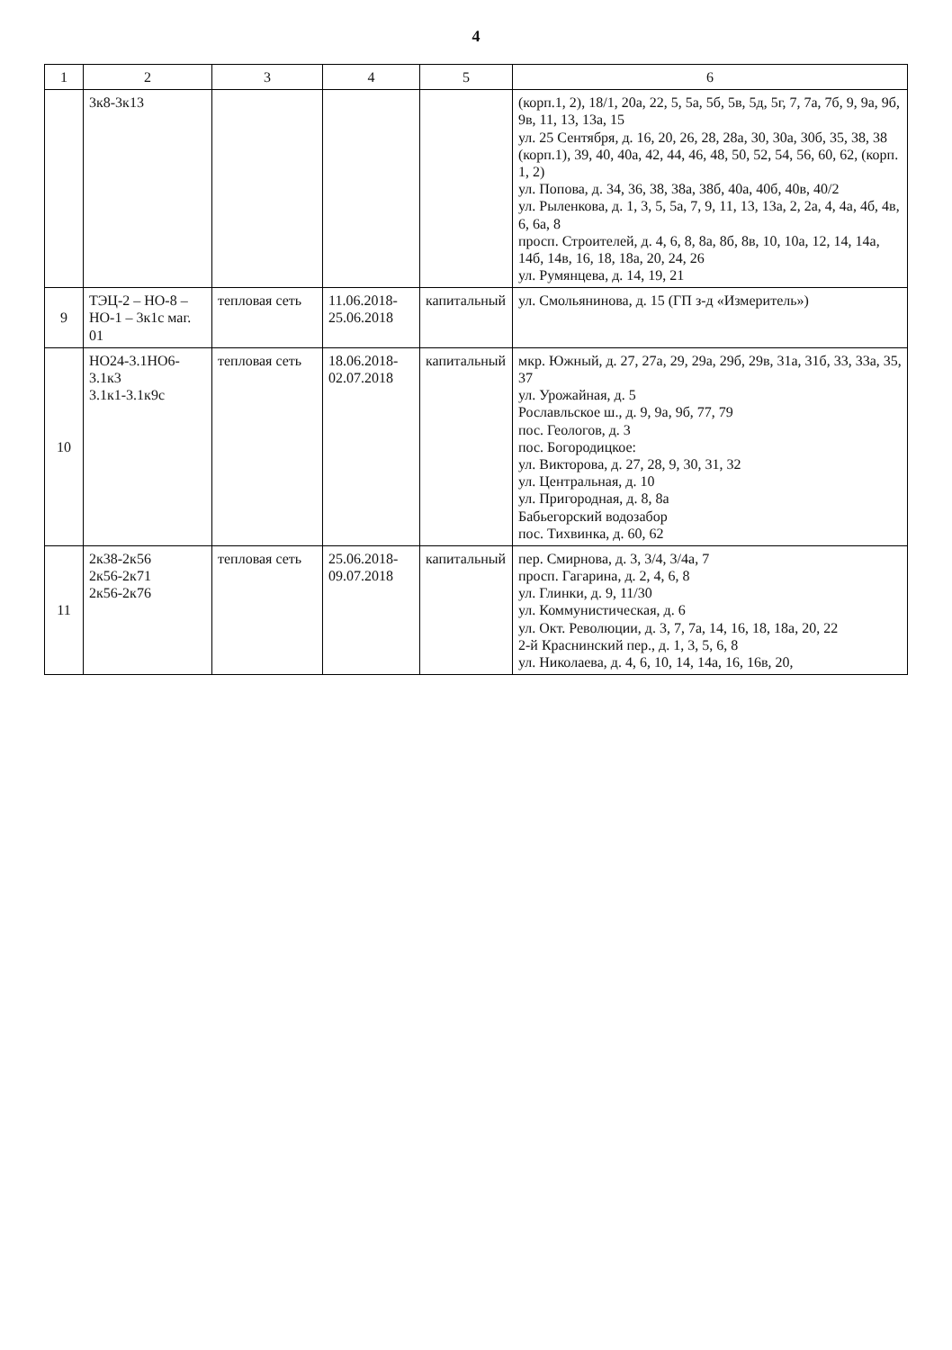4
| 1 | 2 | 3 | 4 | 5 | 6 |
| --- | --- | --- | --- | --- | --- |
| | 3к8-3к13 | | | | (корп.1, 2), 18/1, 20а, 22, 5, 5а, 5б, 5в, 5д, 5г, 7, 7а, 7б, 9, 9а, 9б, 9в, 11, 13, 13а, 15 ул. 25 Сентября, д. 16, 20, 26, 28, 28а, 30, 30а, 30б, 35, 38, 38 (корп.1), 39, 40, 40а, 42, 44, 46, 48, 50, 52, 54, 56, 60, 62, (корп. 1, 2) ул. Попова, д. 34, 36, 38, 38а, 38б, 40а, 40б, 40в, 40/2 ул. Рыленкова, д. 1, 3, 5, 5а, 7, 9, 11, 13, 13а, 2, 2а, 4, 4а, 4б, 4в, 6, 6а, 8 просп. Строителей, д. 4, 6, 8, 8а, 8б, 8в, 10, 10а, 12, 14, 14а, 14б, 14в, 16, 18, 18а, 20, 24, 26 ул. Румянцева, д. 14, 19, 21 |
| 9 | ТЭЦ-2 – НО-8 – НО-1 – 3к1с маг. 01 | тепловая сеть | 11.06.2018-25.06.2018 | капитальный | ул. Смольянинова, д. 15 (ГП з-д «Измеритель») |
| 10 | НО24-3.1НО6-3.1к3 3.1к1-3.1к9с | тепловая сеть | 18.06.2018-02.07.2018 | капитальный | мкр. Южный, д. 27, 27а, 29, 29а, 29б, 29в, 31а, 31б, 33, 33а, 35, 37 ул. Урожайная, д. 5 Рославльское ш., д. 9, 9а, 9б, 77, 79 пос. Геологов, д. 3 пос. Богородицкое: ул. Викторова, д. 27, 28, 9, 30, 31, 32 ул. Центральная, д. 10 ул. Пригородная, д. 8, 8а Бабьегорский водозабор пос. Тихвинка, д. 60, 62 |
| 11 | 2к38-2к56 2к56-2к71 2к56-2к76 | тепловая сеть | 25.06.2018-09.07.2018 | капитальный | пер. Смирнова, д. 3, 3/4, 3/4а, 7 просп. Гагарина, д. 2, 4, 6, 8 ул. Глинки, д. 9, 11/30 ул. Коммунистическая, д. 6 ул. Окт. Революции, д. 3, 7, 7а, 14, 16, 18, 18а, 20, 22 2-й Краснинский пер., д. 1, 3, 5, 6, 8 ул. Николаева, д. 4, 6, 10, 14, 14а, 16, 16в, 20, |